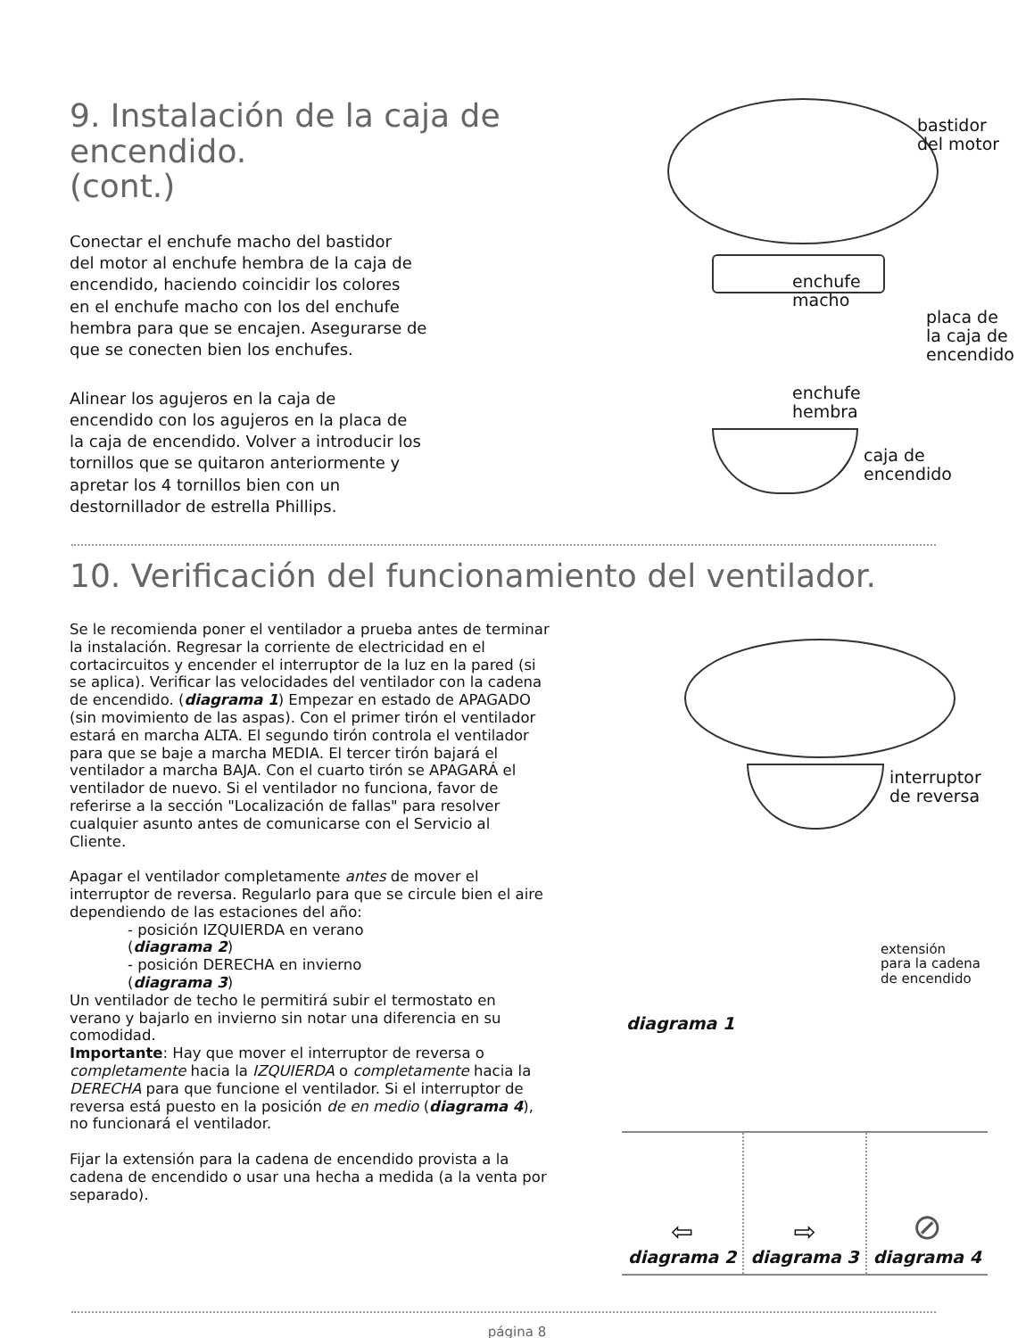9. Instalación de la caja de encendido.
(cont.)
Conectar el enchufe macho del bastidor
del motor al enchufe hembra de la caja de
encendido, haciendo coincidir los colores
en el enchufe macho con los del enchufe
hembra para que se encajen. Asegurarse de
que se conecten bien los enchufes.
Alinear los agujeros en la caja de
encendido con los agujeros en la placa de
la caja de encendido. Volver a introducir los
tornillos que se quitaron anteriormente y
apretar los 4 tornillos bien con un
destornillador de estrella Phillips.
bastidor
del motor
enchufe
macho
placa de
la caja de
encendido
enchufe
hembra
caja de
encendido
10. Verificación del funcionamiento del ventilador.
Se le recomienda poner el ventilador a prueba antes de terminar la instalación. Regresar la corriente de electricidad en el cortacircuitos y encender el interruptor de la luz en la pared (si se aplica). Verificar las velocidades del ventilador con la cadena de encendido. (diagrama 1) Empezar en estado de APAGADO (sin movimiento de las aspas). Con el primer tirón el ventilador estará en marcha ALTA. El segundo tirón controla el ventilador para que se baje a marcha MEDIA. El tercer tirón bajará el ventilador a marcha BAJA. Con el cuarto tirón se APAGARÁ el ventilador de nuevo. Si el ventilador no funciona, favor de referirse a la sección "Localización de fallas" para resolver cualquier asunto antes de comunicarse con el Servicio al Cliente.
Apagar el ventilador completamente antes de mover el interruptor de reversa. Regularlo para que se circule bien el aire dependiendo de las estaciones del año:
- posición IZQUIERDA en verano
(diagrama 2)
- posición DERECHA en invierno
(diagrama 3)
Un ventilador de techo le permitirá subir el termostato en verano y bajarlo en invierno sin notar una diferencia en su comodidad.
Importante: Hay que mover el interruptor de reversa o completamente hacia la IZQUIERDA o completamente hacia la DERECHA para que funcione el ventilador. Si el interruptor de reversa está puesto en la posición de en medio (diagrama 4), no funcionará el ventilador.
Fijar la extensión para la cadena de encendido provista a la cadena de encendido o usar una hecha a medida (a la venta por separado).
interruptor
de reversa
extensión
para la cadena
de encendido
diagrama 1
⇦
diagrama 2
⇨
diagrama 3
⊘
diagrama 4
página 8